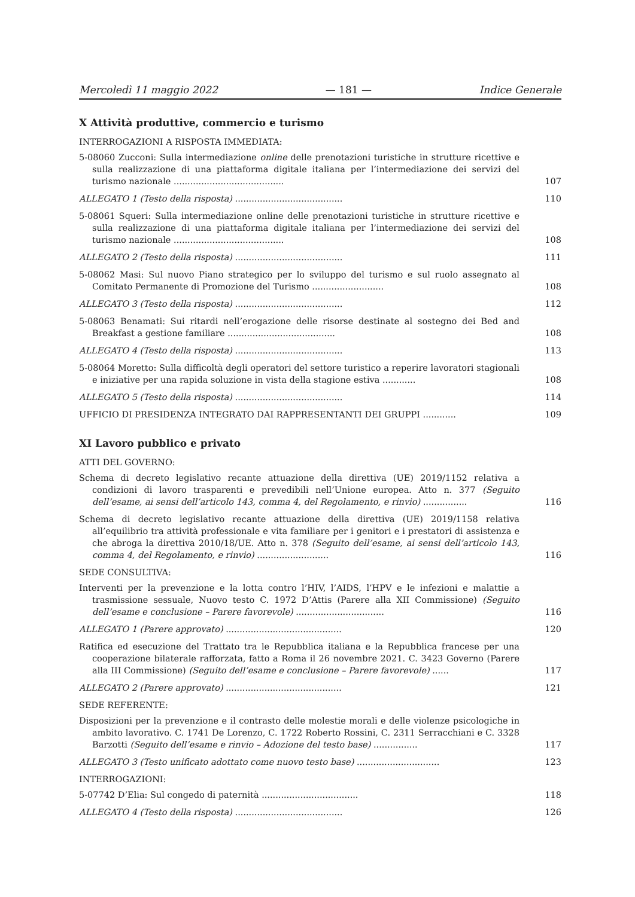Mercoledì 11 maggio 2022 — 181 — Indice Generale
X Attività produttive, commercio e turismo
INTERROGAZIONI A RISPOSTA IMMEDIATA:
5-08060 Zucconi: Sulla intermediazione online delle prenotazioni turistiche in strutture ricettive e sulla realizzazione di una piattaforma digitale italiana per l’intermediazione dei servizi del turismo nazionale ........................................
107
ALLEGATO 1 (Testo della risposta) .......................................
110
5-08061 Squeri: Sulla intermediazione online delle prenotazioni turistiche in strutture ricettive e sulla realizzazione di una piattaforma digitale italiana per l’intermediazione dei servizi del turismo nazionale ........................................
108
ALLEGATO 2 (Testo della risposta) .......................................
111
5-08062 Masi: Sul nuovo Piano strategico per lo sviluppo del turismo e sul ruolo assegnato al Comitato Permanente di Promozione del Turismo ..........................
108
ALLEGATO 3 (Testo della risposta) .......................................
112
5-08063 Benamati: Sui ritardi nell’erogazione delle risorse destinate al sostegno dei Bed and Breakfast a gestione familiare .......................................
108
ALLEGATO 4 (Testo della risposta) .......................................
113
5-08064 Moretto: Sulla difficoltà degli operatori del settore turistico a reperire lavoratori stagionali e iniziative per una rapida soluzione in vista della stagione estiva ............
108
ALLEGATO 5 (Testo della risposta) .......................................
114
UFFICIO DI PRESIDENZA INTEGRATO DAI RAPPRESENTANTI DEI GRUPPI ............
109
XI Lavoro pubblico e privato
ATTI DEL GOVERNO:
Schema di decreto legislativo recante attuazione della direttiva (UE) 2019/1152 relativa a condizioni di lavoro trasparenti e prevedibili nell’Unione europea. Atto n. 377 (Seguito dell’esame, ai sensi dell’articolo 143, comma 4, del Regolamento, e rinvio) ................
116
Schema di decreto legislativo recante attuazione della direttiva (UE) 2019/1158 relativa all’equilibrio tra attività professionale e vita familiare per i genitori e i prestatori di assistenza e che abroga la direttiva 2010/18/UE. Atto n. 378 (Seguito dell’esame, ai sensi dell’articolo 143, comma 4, del Regolamento, e rinvio) ..........................
116
SEDE CONSULTIVA:
Interventi per la prevenzione e la lotta contro l’HIV, l’AIDS, l’HPV e le infezioni e malattie a trasmissione sessuale, Nuovo testo C. 1972 D’Attis (Parere alla XII Commissione) (Seguito dell’esame e conclusione – Parere favorevole) ................................
116
ALLEGATO 1 (Parere approvato) ..........................................
120
Ratifica ed esecuzione del Trattato tra le Repubblica italiana e la Repubblica francese per una cooperazione bilaterale rafforzata, fatto a Roma il 26 novembre 2021. C. 3423 Governo (Parere alla III Commissione) (Seguito dell’esame e conclusione – Parere favorevole) ......
117
ALLEGATO 2 (Parere approvato) ..........................................
121
SEDE REFERENTE:
Disposizioni per la prevenzione e il contrasto delle molestie morali e delle violenze psicologiche in ambito lavorativo. C. 1741 De Lorenzo, C. 1722 Roberto Rossini, C. 2311 Serracchiani e C. 3328 Barzotti (Seguito dell’esame e rinvio – Adozione del testo base) ................
117
ALLEGATO 3 (Testo unificato adottato come nuovo testo base) ..............................
123
INTERROGAZIONI:
5-07742 D’Elia: Sul congedo di paternità ...................................
118
ALLEGATO 4 (Testo della risposta) .......................................
126